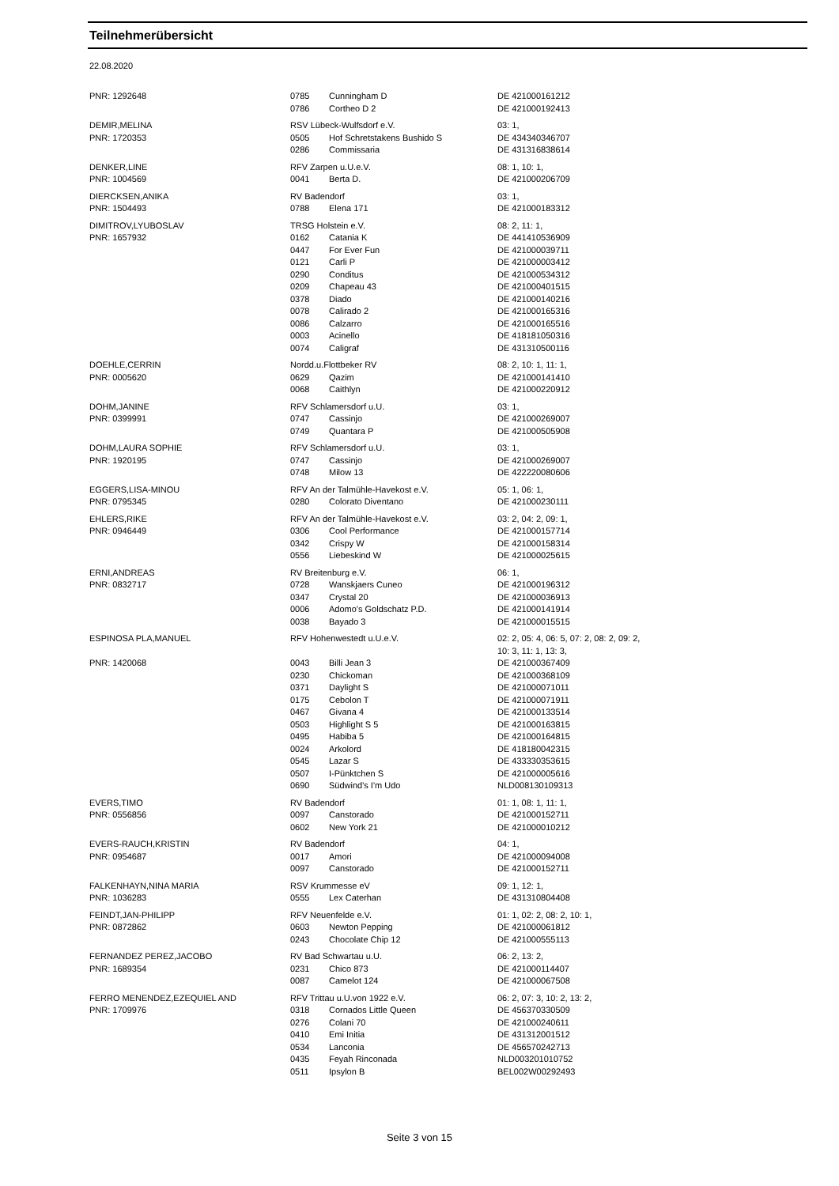Teilnehmerübersicht
22.08.2020
| PNR: 1292648 | 0785 | Cunningham D | DE 421000161212 |
| | 0786 | Cortheo D 2 | DE 421000192413 |
| DEMIR,MELINA | RSV Lübeck-Wulfsdorf e.V. | | 03: 1, |
| PNR: 1720353 | 0505 | Hof Schretstakens Bushido S | DE 434340346707 |
| | 0286 | Commissaria | DE 431316838614 |
| DENKER,LINE | RFV Zarpen u.U.e.V. | | 08: 1, 10: 1, |
| PNR: 1004569 | 0041 | Berta D. | DE 421000206709 |
| DIERCKSEN,ANIKA | RV Badendorf | | 03: 1, |
| PNR: 1504493 | 0788 | Elena 171 | DE 421000183312 |
| DIMITROV,LYUBOSLAV | TRSG Holstein e.V. | | 08: 2, 11: 1, |
| PNR: 1657932 | 0162 | Catania K | DE 441410536909 |
| | 0447 | For Ever Fun | DE 421000039711 |
| | 0121 | Carli P | DE 421000003412 |
| | 0290 | Conditus | DE 421000534312 |
| | 0209 | Chapeau 43 | DE 421000401515 |
| | 0378 | Diado | DE 421000140216 |
| | 0078 | Calirado 2 | DE 421000165316 |
| | 0086 | Calzarro | DE 421000165516 |
| | 0003 | Acinello | DE 418181050316 |
| | 0074 | Caligraf | DE 431310500116 |
| DOEHLE,CERRIN | Nordd.u.Flottbeker RV | | 08: 2, 10: 1, 11: 1, |
| PNR: 0005620 | 0629 | Qazim | DE 421000141410 |
| | 0068 | Caithlyn | DE 421000220912 |
| DOHM,JANINE | RFV Schlamersdorf u.U. | | 03: 1, |
| PNR: 0399991 | 0747 | Cassinjo | DE 421000269007 |
| | 0749 | Quantara P | DE 421000505908 |
| DOHM,LAURA SOPHIE | RFV Schlamersdorf u.U. | | 03: 1, |
| PNR: 1920195 | 0747 | Cassinjo | DE 421000269007 |
| | 0748 | Milow 13 | DE 422220080606 |
| EGGERS,LISA-MINOU | RFV An der Talmühle-Havekost e.V. | | 05: 1, 06: 1, |
| PNR: 0795345 | 0280 | Colorato Diventano | DE 421000230111 |
| EHLERS,RIKE | RFV An der Talmühle-Havekost e.V. | | 03: 2, 04: 2, 09: 1, |
| PNR: 0946449 | 0306 | Cool Performance | DE 421000157714 |
| | 0342 | Crispy W | DE 421000158314 |
| | 0556 | Liebeskind W | DE 421000025615 |
| ERNI,ANDREAS | RV Breitenburg e.V. | | 06: 1, |
| PNR: 0832717 | 0728 | Wanskjaers Cuneo | DE 421000196312 |
| | 0347 | Crystal 20 | DE 421000036913 |
| | 0006 | Adomo's Goldschatz P.D. | DE 421000141914 |
| | 0038 | Bayado 3 | DE 421000015515 |
| ESPINOSA PLA,MANUEL | RFV Hohenwestedt u.U.e.V. | | 02: 2, 05: 4, 06: 5, 07: 2, 08: 2, 09: 2, 10: 3, 11: 1, 13: 3, |
| PNR: 1420068 | 0043 | Billi Jean 3 | DE 421000367409 |
| | 0230 | Chickoman | DE 421000368109 |
| | 0371 | Daylight S | DE 421000071011 |
| | 0175 | Cebolon T | DE 421000071911 |
| | 0467 | Givana 4 | DE 421000133514 |
| | 0503 | Highlight S 5 | DE 421000163815 |
| | 0495 | Habiba 5 | DE 421000164815 |
| | 0024 | Arkolord | DE 418180042315 |
| | 0545 | Lazar S | DE 433330353615 |
| | 0507 | I-Pünktchen S | DE 421000005616 |
| | 0690 | Südwind's I'm Udo | NLD008130109313 |
| EVERS,TIMO | RV Badendorf | | 01: 1, 08: 1, 11: 1, |
| PNR: 0556856 | 0097 | Canstorado | DE 421000152711 |
| | 0602 | New York 21 | DE 421000010212 |
| EVERS-RAUCH,KRISTIN | RV Badendorf | | 04: 1, |
| PNR: 0954687 | 0017 | Amori | DE 421000094008 |
| | 0097 | Canstorado | DE 421000152711 |
| FALKENHAYN,NINA MARIA | RSV Krummesse eV | | 09: 1, 12: 1, |
| PNR: 1036283 | 0555 | Lex Caterhan | DE 431310804408 |
| FEINDT,JAN-PHILIPP | RFV Neuenfelde e.V. | | 01: 1, 02: 2, 08: 2, 10: 1, |
| PNR: 0872862 | 0603 | Newton Pepping | DE 421000061812 |
| | 0243 | Chocolate Chip 12 | DE 421000555113 |
| FERNANDEZ PEREZ,JACOBO | RV Bad Schwartau u.U. | | 06: 2, 13: 2, |
| PNR: 1689354 | 0231 | Chico 873 | DE 421000114407 |
| | 0087 | Camelot 124 | DE 421000067508 |
| FERRO MENENDEZ,EZEQUIEL AND | RFV Trittau u.U.von 1922 e.V. | | 06: 2, 07: 3, 10: 2, 13: 2, |
| PNR: 1709976 | 0318 | Cornados Little Queen | DE 456370330509 |
| | 0276 | Colani 70 | DE 421000240611 |
| | 0410 | Emi Initia | DE 431312001512 |
| | 0534 | Lanconia | DE 456570242713 |
| | 0435 | Feyah Rinconada | NLD003201010752 |
| | 0511 | Ipsylon B | BEL002W00292493 |
Seite 3 von 15